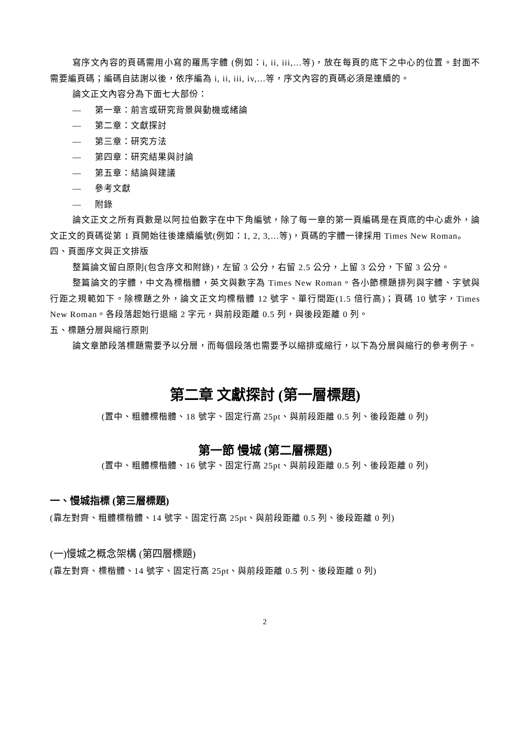寫序文內容的頁碼需用小寫的羅馬字體 (例如：i, ii, iii,…等)，放在每頁的底下之中心的位置。封面不需要編頁碼；編碼自誌謝以後，依序編為 i, ii, iii, iv,…等，序文內容的頁碼必須是連續的。
論文正文內容分為下面七大部份：
— 第一章：前言或研究背景與動機或緒論
— 第二章：文獻探討
— 第三章：研究方法
— 第四章：研究結果與討論
— 第五章：結論與建議
— 參考文獻
— 附錄
論文正文之所有頁數是以阿拉伯數字在中下角編號，除了每一章的第一頁編碼是在頁底的中心處外，論文正文的頁碼從第 1 頁開始往後連續編號(例如：1, 2, 3,…等)，頁碼的字體一律採用 Times New Roman。
四、頁面序文與正文排版
整篇論文留白原則(包含序文和附錄)，左留 3 公分，右留 2.5 公分，上留 3 公分，下留 3 公分。
整篇論文的字體，中文為標楷體，英文與數字為 Times New Roman。各小節標題排列與字體、字號與行距之規範如下。除標題之外，論文正文均標楷體 12 號字、單行間距(1.5 倍行高)；頁碼 10 號字，Times New Roman。各段落起始行退縮 2 字元，與前段距離 0.5 列，與後段距離 0 列。
五、標題分層與縮行原則
論文章節段落標題需要予以分層，而每個段落也需要予以縮排或縮行，以下為分層與縮行的參考例子。
第二章 文獻探討 (第一層標題)
(置中、粗體標楷體、18 號字、固定行高 25pt、與前段距離 0.5 列、後段距離 0 列)
第一節 慢城 (第二層標題)
(置中、粗體標楷體、16 號字、固定行高 25pt、與前段距離 0.5 列、後段距離 0 列)
一、慢城指標 (第三層標題)
(靠左對齊、粗體標楷體、14 號字、固定行高 25pt、與前段距離 0.5 列、後段距離 0 列)
(一)慢城之概念架構 (第四層標題)
(靠左對齊、標楷體、14 號字、固定行高 25pt、與前段距離 0.5 列、後段距離 0 列)
2